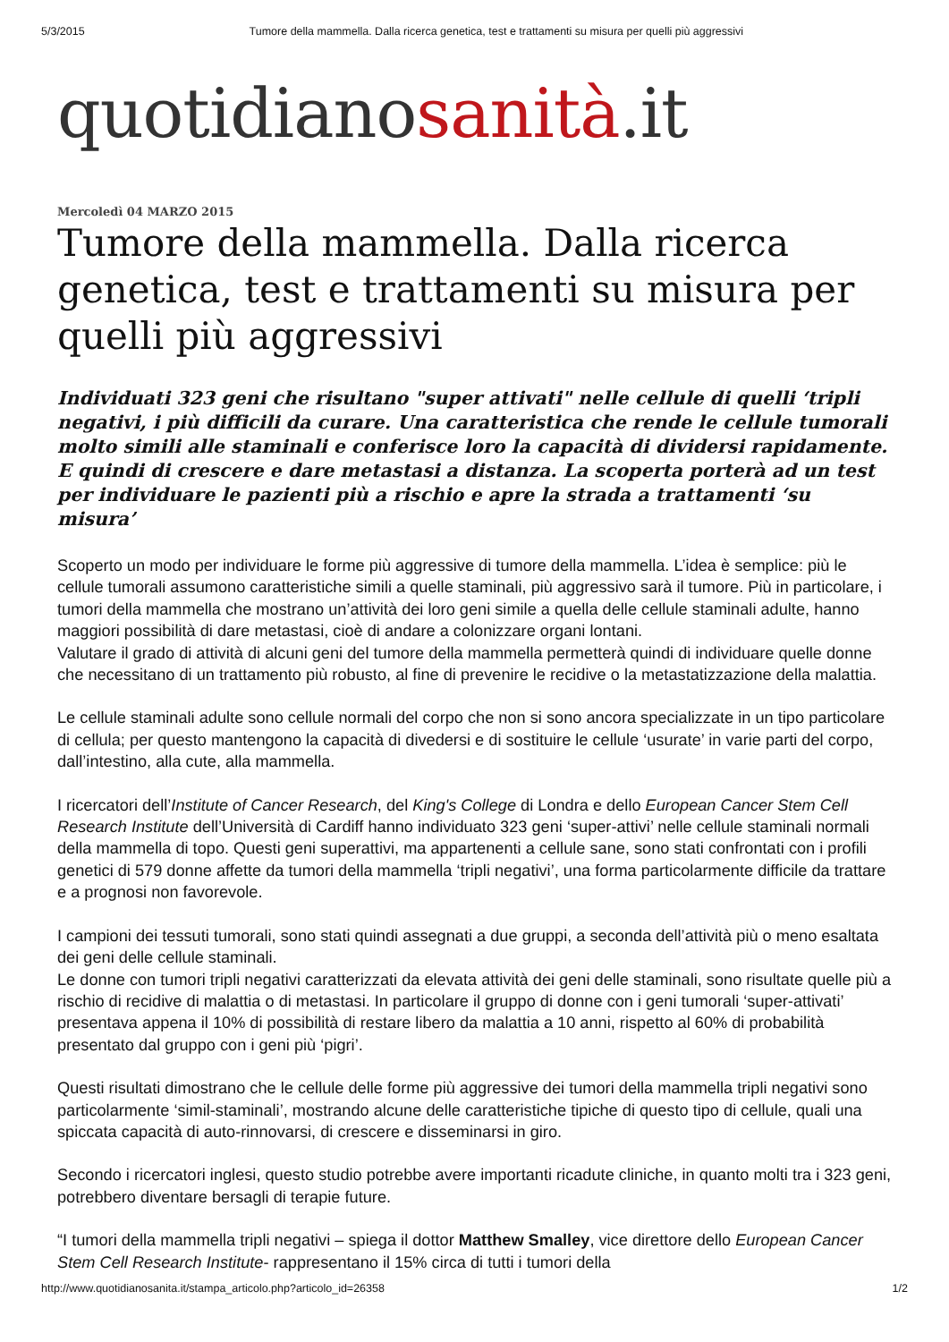5/3/2015 Tumore della mammella. Dalla ricerca genetica, test e trattamenti su misura per quelli più aggressivi
quotidianosanità.it
Mercoledì 04 MARZO 2015
Tumore della mammella. Dalla ricerca genetica, test e trattamenti su misura per quelli più aggressivi
Individuati 323 geni che risultano "super attivati" nelle cellule di quelli ‘tripli negativi, i più difficili da curare. Una caratteristica che rende le cellule tumorali molto simili alle staminali e conferisce loro la capacità di dividersi rapidamente. E quindi di crescere e dare metastasi a distanza. La scoperta porterà ad un test per individuare le pazienti più a rischio e apre la strada a trattamenti ‘su misura’
Scoperto un modo per individuare le forme più aggressive di tumore della mammella. L’idea è semplice: più le cellule tumorali assumono caratteristiche simili a quelle staminali, più aggressivo sarà il tumore. Più in particolare, i tumori della mammella che mostrano un’attività dei loro geni simile a quella delle cellule staminali adulte, hanno maggiori possibilità di dare metastasi, cioè di andare a colonizzare organi lontani.
Valutare il grado di attività di alcuni geni del tumore della mammella permetterà quindi di individuare quelle donne che necessitano di un trattamento più robusto, al fine di prevenire le recidive o la metastatizzazione della malattia.
Le cellule staminali adulte sono cellule normali del corpo che non si sono ancora specializzate in un tipo particolare di cellula; per questo mantengono la capacità di divedersi e di sostituire le cellule ‘usurate’ in varie parti del corpo, dall’intestino, alla cute, alla mammella.
I ricercatori dell’Institute of Cancer Research, del King's College di Londra e dello European Cancer Stem Cell Research Institute dell’Università di Cardiff hanno individuato 323 geni ‘super-attivi’ nelle cellule staminali normali della mammella di topo. Questi geni superattivi, ma appartenenti a cellule sane, sono stati confrontati con i profili genetici di 579 donne affette da tumori della mammella ‘tripli negativi’, una forma particolarmente difficile da trattare e a prognosi non favorevole.
I campioni dei tessuti tumorali, sono stati quindi assegnati a due gruppi, a seconda dell’attività più o meno esaltata dei geni delle cellule staminali.
Le donne con tumori tripli negativi caratterizzati da elevata attività dei geni delle staminali, sono risultate quelle più a rischio di recidive di malattia o di metastasi. In particolare il gruppo di donne con i geni tumorali ‘super-attivati’ presentava appena il 10% di possibilità di restare libero da malattia a 10 anni, rispetto al 60% di probabilità presentato dal gruppo con i geni più ‘pigri’.
Questi risultati dimostrano che le cellule delle forme più aggressive dei tumori della mammella tripli negativi sono particolarmente ‘simil-staminali’, mostrando alcune delle caratteristiche tipiche di questo tipo di cellule, quali una spiccata capacità di auto-rinnovarsi, di crescere e disseminarsi in giro.
Secondo i ricercatori inglesi, questo studio potrebbe avere importanti ricadute cliniche, in quanto molti tra i 323 geni, potrebbero diventare bersagli di terapie future.
“I tumori della mammella tripli negativi – spiega il dottor Matthew Smalley, vice direttore dello European Cancer Stem Cell Research Institute- rappresentano il 15% circa di tutti i tumori della
http://www.quotidianosanita.it/stampa_articolo.php?articolo_id=26358 1/2